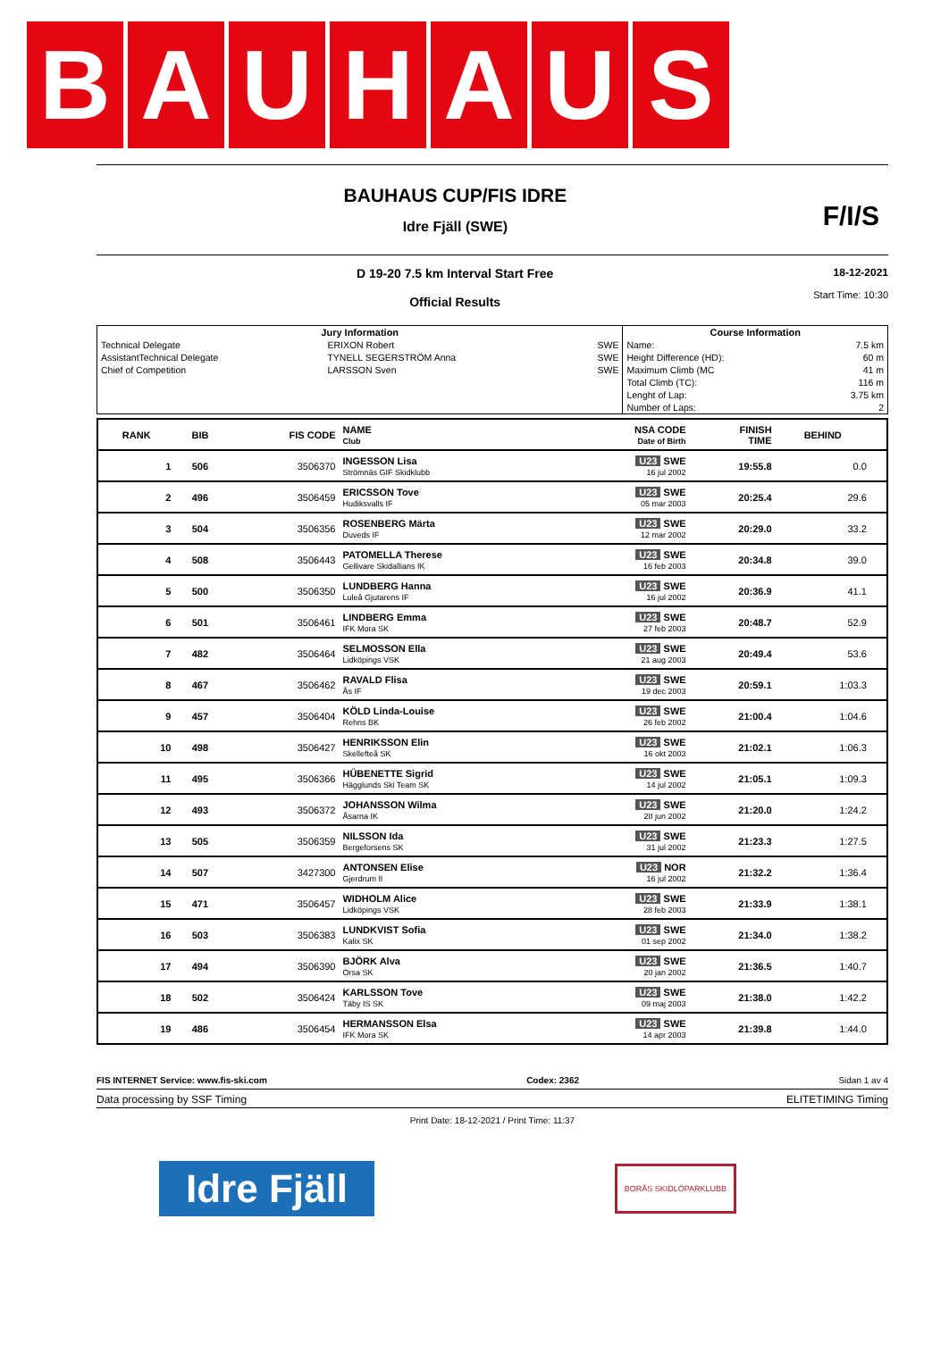B A U H A U S
BAUHAUS CUP/FIS IDRE
Idre Fjäll (SWE)
F/I/S
D 19-20 7.5 km Interval Start Free
Official Results
18-12-2021
Start Time: 10:30
| Jury Information | | | Course Information | |
| --- | --- | --- | --- | --- |
| Technical Delegate | ERIXON Robert | SWE | Name: | 7.5 km |
| AssistantTechnical Delegate | TYNELL SEGERSTRÖM Anna | SWE | Height Difference (HD): | 60 m |
| Chief of Competition | LARSSON Sven | SWE | Maximum Climb (MC | 41 m |
| | | | Total Climb (TC): | 116 m |
| | | | Lenght of Lap: | 3.75 km |
| | | | Number of Laps: | 2 |
| RANK | BIB | FIS CODE | NAME Club | NSA CODE Date of Birth | FINISH TIME | BEHIND | |
| --- | --- | --- | --- | --- | --- | --- | --- |
| 1 | 506 | 3506370 | INGESSON Lisa Strömnäs GIF Skidklubb | U23 SWE 16 jul 2002 | 19:55.8 | 0.0 | |
| 2 | 496 | 3506459 | ERICSSON Tove Hudiksvalls IF | U23 SWE 05 mar 2003 | 20:25.4 | 29.6 | |
| 3 | 504 | 3506356 | ROSENBERG Märta Duveds IF | U23 SWE 12 mar 2002 | 20:29.0 | 33.2 | |
| 4 | 508 | 3506443 | PATOMELLA Therese Gellivare Skidallians IK | U23 SWE 16 feb 2003 | 20:34.8 | 39.0 | |
| 5 | 500 | 3506350 | LUNDBERG Hanna Luleå Gjutarens IF | U23 SWE 16 jul 2002 | 20:36.9 | 41.1 | |
| 6 | 501 | 3506461 | LINDBERG Emma IFK Mora SK | U23 SWE 27 feb 2003 | 20:48.7 | 52.9 | |
| 7 | 482 | 3506464 | SELMOSSON Ella Lidköpings VSK | U23 SWE 21 aug 2003 | 20:49.4 | 53.6 | |
| 8 | 467 | 3506462 | RAVALD Flisa Ås IF | U23 SWE 19 dec 2003 | 20:59.1 | 1:03.3 | |
| 9 | 457 | 3506404 | KÖLD Linda-Louise Rehns BK | U23 SWE 26 feb 2002 | 21:00.4 | 1:04.6 | |
| 10 | 498 | 3506427 | HENRIKSSON Elin Skellefteå SK | U23 SWE 16 okt 2003 | 21:02.1 | 1:06.3 | |
| 11 | 495 | 3506366 | HÜBENETTE Sigrid Hägglunds Ski Team SK | U23 SWE 14 jul 2002 | 21:05.1 | 1:09.3 | |
| 12 | 493 | 3506372 | JOHANSSON Wilma Åsarna IK | U23 SWE 28 jun 2002 | 21:20.0 | 1:24.2 | |
| 13 | 505 | 3506359 | NILSSON Ida Bergeforsens SK | U23 SWE 31 jul 2002 | 21:23.3 | 1:27.5 | |
| 14 | 507 | 3427300 | ANTONSEN Elise Gjerdrum Il | U23 NOR 16 jul 2002 | 21:32.2 | 1:36.4 | |
| 15 | 471 | 3506457 | WIDHOLM Alice Lidköpings VSK | U23 SWE 28 feb 2003 | 21:33.9 | 1:38.1 | |
| 16 | 503 | 3506383 | LUNDKVIST Sofia Kalix SK | U23 SWE 01 sep 2002 | 21:34.0 | 1:38.2 | |
| 17 | 494 | 3506390 | BJÖRK Alva Orsa SK | U23 SWE 20 jan 2002 | 21:36.5 | 1:40.7 | |
| 18 | 502 | 3506424 | KARLSSON Tove Täby IS SK | U23 SWE 09 maj 2003 | 21:38.0 | 1:42.2 | |
| 19 | 486 | 3506454 | HERMANSSON Elsa IFK Mora SK | U23 SWE 14 apr 2003 | 21:39.8 | 1:44.0 | |
FIS INTERNET Service: www.fis-ski.com Codex: 2362 Sidan 1 av 4
Data processing by SSF Timing ELITETIMING Timing
Print Date: 18-12-2021 / Print Time: 11:37
Idre Fjäll
BORÅS SKIDLÖPARKLUBB